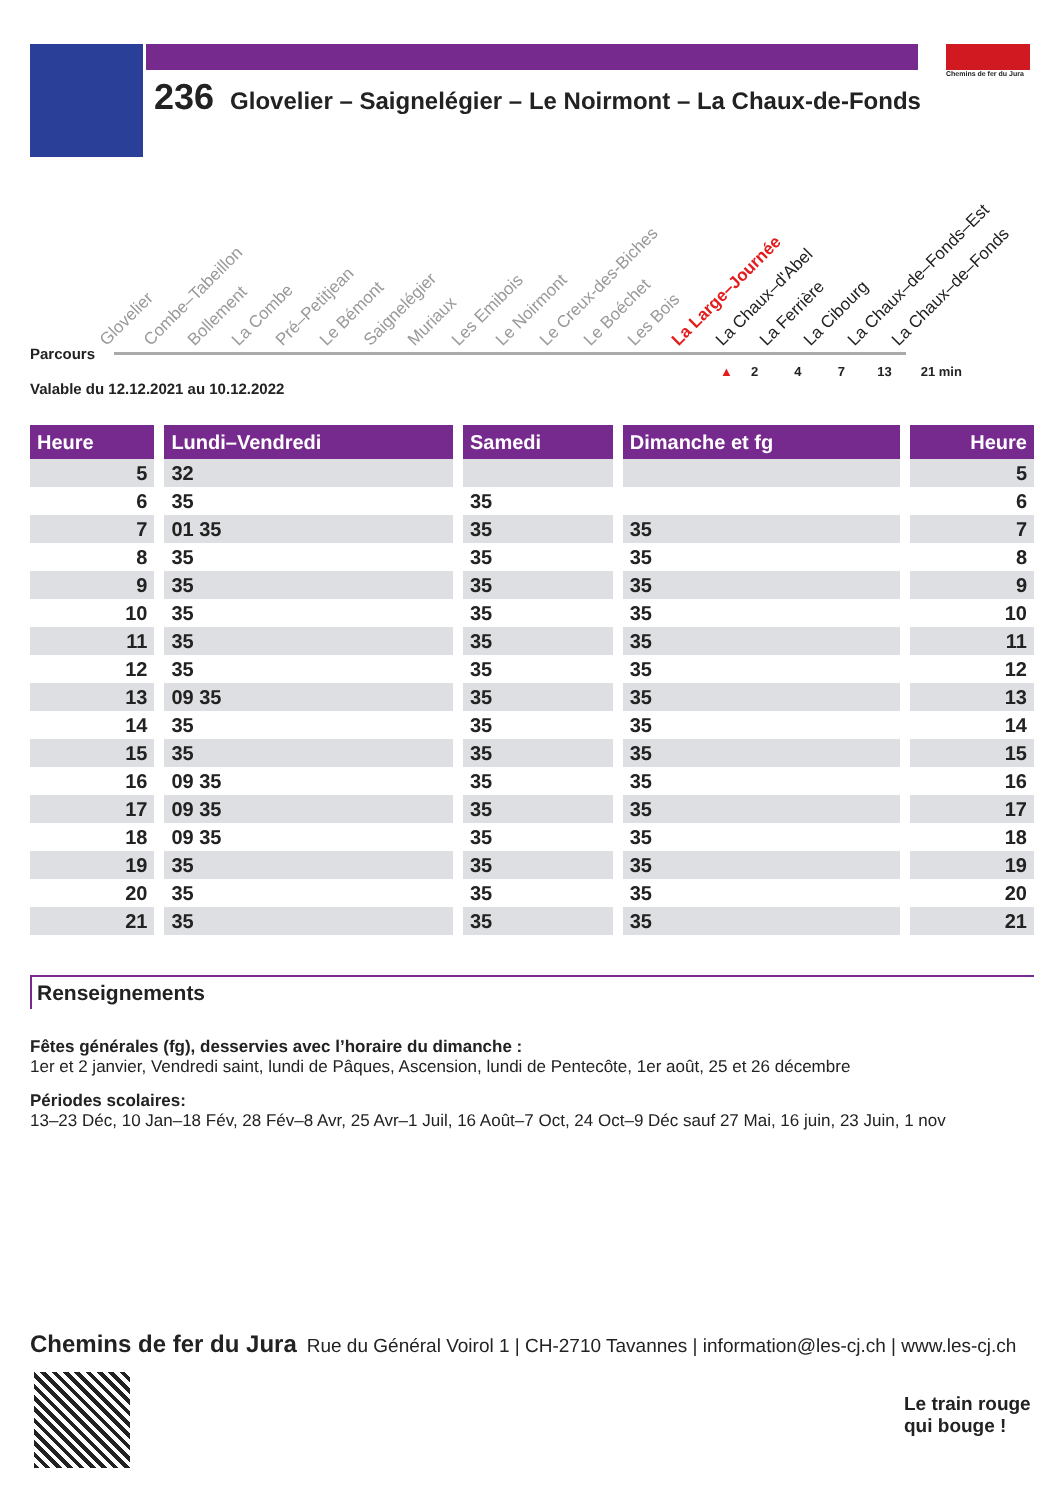Chemins de fer du Jura
236 Glovelier – Saignelégier – Le Noirmont – La Chaux-de-Fonds
Glovelier Combe–Tabeillon Bollement La Combe Pré–Petitjean Le Bémont Saignelégier Muriaux Les Emibois Le Noirmont Le Creux-des-Biches Le Boéchet Les Bois La Large–Journée La Chaux–d'Abel La Ferrière La Cibourg La Chaux–de–Fonds–Est La Chaux–de–Fonds
Parcours
▲ 2 4 7 13 21 min
Valable du 12.12.2021 au 10.12.2022
| Heure | | Lundi–Vendredi | | Samedi | | Dimanche et fg | | Heure |
| --- | --- | --- | --- | --- | --- | --- | --- | --- |
| 5 | | 32 | | | | | | 5 |
| 6 | | 35 | | 35 | | | | 6 |
| 7 | | 01 35 | | 35 | | 35 | | 7 |
| 8 | | 35 | | 35 | | 35 | | 8 |
| 9 | | 35 | | 35 | | 35 | | 9 |
| 10 | | 35 | | 35 | | 35 | | 10 |
| 11 | | 35 | | 35 | | 35 | | 11 |
| 12 | | 35 | | 35 | | 35 | | 12 |
| 13 | | 09 35 | | 35 | | 35 | | 13 |
| 14 | | 35 | | 35 | | 35 | | 14 |
| 15 | | 35 | | 35 | | 35 | | 15 |
| 16 | | 09 35 | | 35 | | 35 | | 16 |
| 17 | | 09 35 | | 35 | | 35 | | 17 |
| 18 | | 09 35 | | 35 | | 35 | | 18 |
| 19 | | 35 | | 35 | | 35 | | 19 |
| 20 | | 35 | | 35 | | 35 | | 20 |
| 21 | | 35 | | 35 | | 35 | | 21 |
Renseignements
Fêtes générales (fg), desservies avec l’horaire du dimanche :
1er et 2 janvier, Vendredi saint, lundi de Pâques, Ascension, lundi de Pentecôte, 1er août, 25 et 26 décembre
Périodes scolaires:
13–23 Déc, 10 Jan–18 Fév, 28 Fév–8 Avr, 25 Avr–1 Juil, 16 Août–7 Oct, 24 Oct–9 Déc sauf 27 Mai, 16 juin, 23 Juin, 1 nov
Chemins de fer du Jura Rue du Général Voirol 1 | CH-2710 Tavannes | information@les-cj.ch | www.les-cj.ch
Le train rouge
qui bouge !